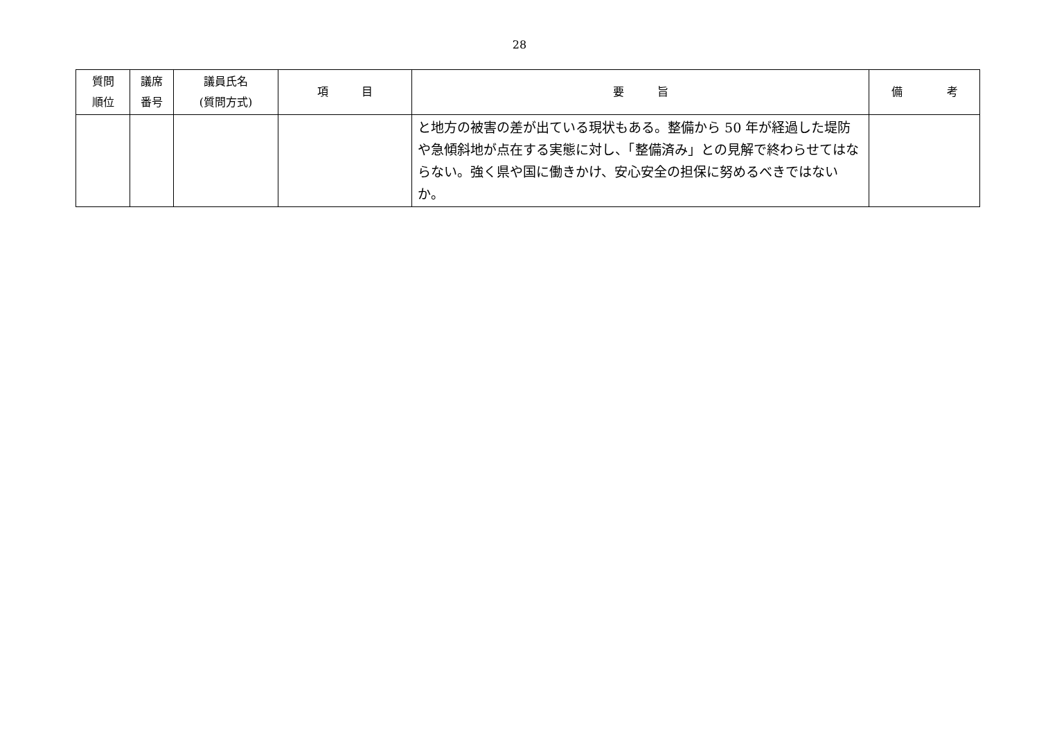28
| 質問 順位 | 議席 番号 | 議員氏名 (質問方式) | 項 目 | 要 旨 | 備 考 |
| --- | --- | --- | --- | --- | --- |
| | | | | と地方の被害の差が出ている現状もある。整備から 50 年が経過した堤防や急傾斜地が点在する実態に対し、「整備済み」との見解で終わらせてはならない。強く県や国に働きかけ、安心安全の担保に努めるべきではないか。 | |